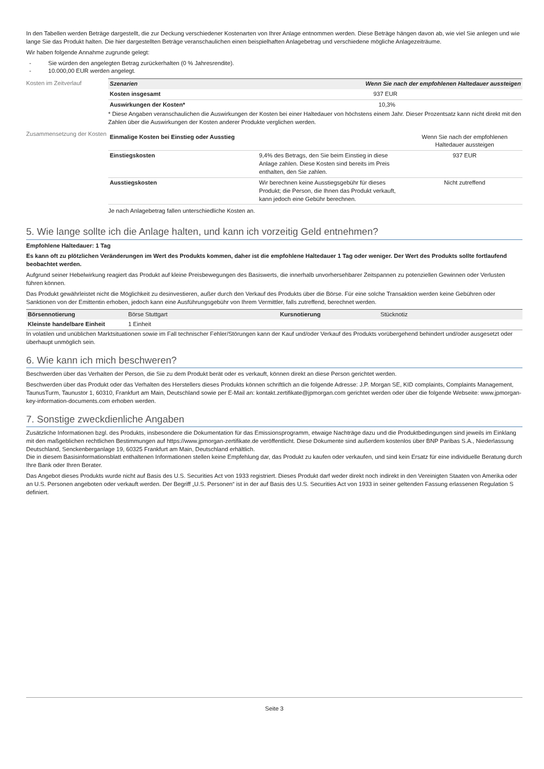In den Tabellen werden Beträge dargestellt, die zur Deckung verschiedener Kostenarten von Ihrer Anlage entnommen werden. Diese Beträge hängen davon ab, wie viel Sie anlegen und wie lange Sie das Produkt halten. Die hier dargestellten Beträge veranschaulichen einen beispielhaften Anlagebetrag und verschiedene mögliche Anlagezeiträume.
Wir haben folgende Annahme zugrunde gelegt:
- Sie würden den angelegten Betrag zurückerhalten (0 % Jahresrendite).
- 10.000,00 EUR werden angelegt.
Kosten im Zeitverlauf
| Szenarien | Wenn Sie nach der empfohlenen Haltedauer aussteigen |
| Kosten insgesamt | 937 EUR |
| Auswirkungen der Kosten* | 10,3% |
* Diese Angaben veranschaulichen die Auswirkungen der Kosten bei einer Haltedauer von höchstens einem Jahr. Dieser Prozentsatz kann nicht direkt mit den Zahlen über die Auswirkungen der Kosten anderer Produkte verglichen werden.
Zusammensetzung der Kosten
| Einmalige Kosten bei Einstieg oder Ausstieg | | Wenn Sie nach der empfohlenen Haltedauer aussteigen |
| Einstiegskosten | 9,4% des Betrags, den Sie beim Einstieg in diese Anlage zahlen. Diese Kosten sind bereits im Preis enthalten, den Sie zahlen. | 937 EUR |
| Ausstiegskosten | Wir berechnen keine Ausstiegsgebühr für dieses Produkt; die Person, die Ihnen das Produkt verkauft, kann jedoch eine Gebühr berechnen. | Nicht zutreffend |
Je nach Anlagebetrag fallen unterschiedliche Kosten an.
5. Wie lange sollte ich die Anlage halten, und kann ich vorzeitig Geld entnehmen?
Empfohlene Haltedauer: 1 Tag
Es kann oft zu plötzlichen Veränderungen im Wert des Produkts kommen, daher ist die empfohlene Haltedauer 1 Tag oder weniger. Der Wert des Produkts sollte fortlaufend beobachtet werden.
Aufgrund seiner Hebelwirkung reagiert das Produkt auf kleine Preisbewegungen des Basiswerts, die innerhalb unvorhersehbarer Zeitspannen zu potenziellen Gewinnen oder Verlusten führen können.
Das Produkt gewährleistet nicht die Möglichkeit zu desinvestieren, außer durch den Verkauf des Produkts über die Börse. Für eine solche Transaktion werden keine Gebühren oder Sanktionen von der Emittentin erhoben, jedoch kann eine Ausführungsgebühr von Ihrem Vermittler, falls zutreffend, berechnet werden.
| Börsennotierung | Börse Stuttgart | Kursnotierung | Stücknotiz |
| Kleinste handelbare Einheit | 1 Einheit | | |
In volatilen und unüblichen Marktsituationen sowie im Fall technischer Fehler/Störungen kann der Kauf und/oder Verkauf des Produkts vorübergehend behindert und/oder ausgesetzt oder überhaupt unmöglich sein.
6. Wie kann ich mich beschweren?
Beschwerden über das Verhalten der Person, die Sie zu dem Produkt berät oder es verkauft, können direkt an diese Person gerichtet werden.
Beschwerden über das Produkt oder das Verhalten des Herstellers dieses Produkts können schriftlich an die folgende Adresse: J.P. Morgan SE, KID complaints, Complaints Management, TaunusTurm, Taunustor 1, 60310, Frankfurt am Main, Deutschland sowie per E-Mail an: kontakt.zertifikate@jpmorgan.com gerichtet werden oder über die folgende Webseite: www.jpmorgan-key-information-documents.com erhoben werden.
7. Sonstige zweckdienliche Angaben
Zusätzliche Informationen bzgl. des Produkts, insbesondere die Dokumentation für das Emissionsprogramm, etwaige Nachträge dazu und die Produktbedingungen sind jeweils im Einklang mit den maßgeblichen rechtlichen Bestimmungen auf https://www.jpmorgan-zertifikate.de veröffentlicht. Diese Dokumente sind außerdem kostenlos über BNP Paribas S.A., Niederlassung Deutschland, Senckenberganlage 19, 60325 Frankfurt am Main, Deutschland erhältlich.
Die in diesem Basisinformationsblatt enthaltenen Informationen stellen keine Empfehlung dar, das Produkt zu kaufen oder verkaufen, und sind kein Ersatz für eine individuelle Beratung durch Ihre Bank oder Ihren Berater.
Das Angebot dieses Produkts wurde nicht auf Basis des U.S. Securities Act von 1933 registriert. Dieses Produkt darf weder direkt noch indirekt in den Vereinigten Staaten von Amerika oder an U.S. Personen angeboten oder verkauft werden. Der Begriff „U.S. Personen“ ist in der auf Basis des U.S. Securities Act von 1933 in seiner geltenden Fassung erlassenen Regulation S definiert.
Seite 3